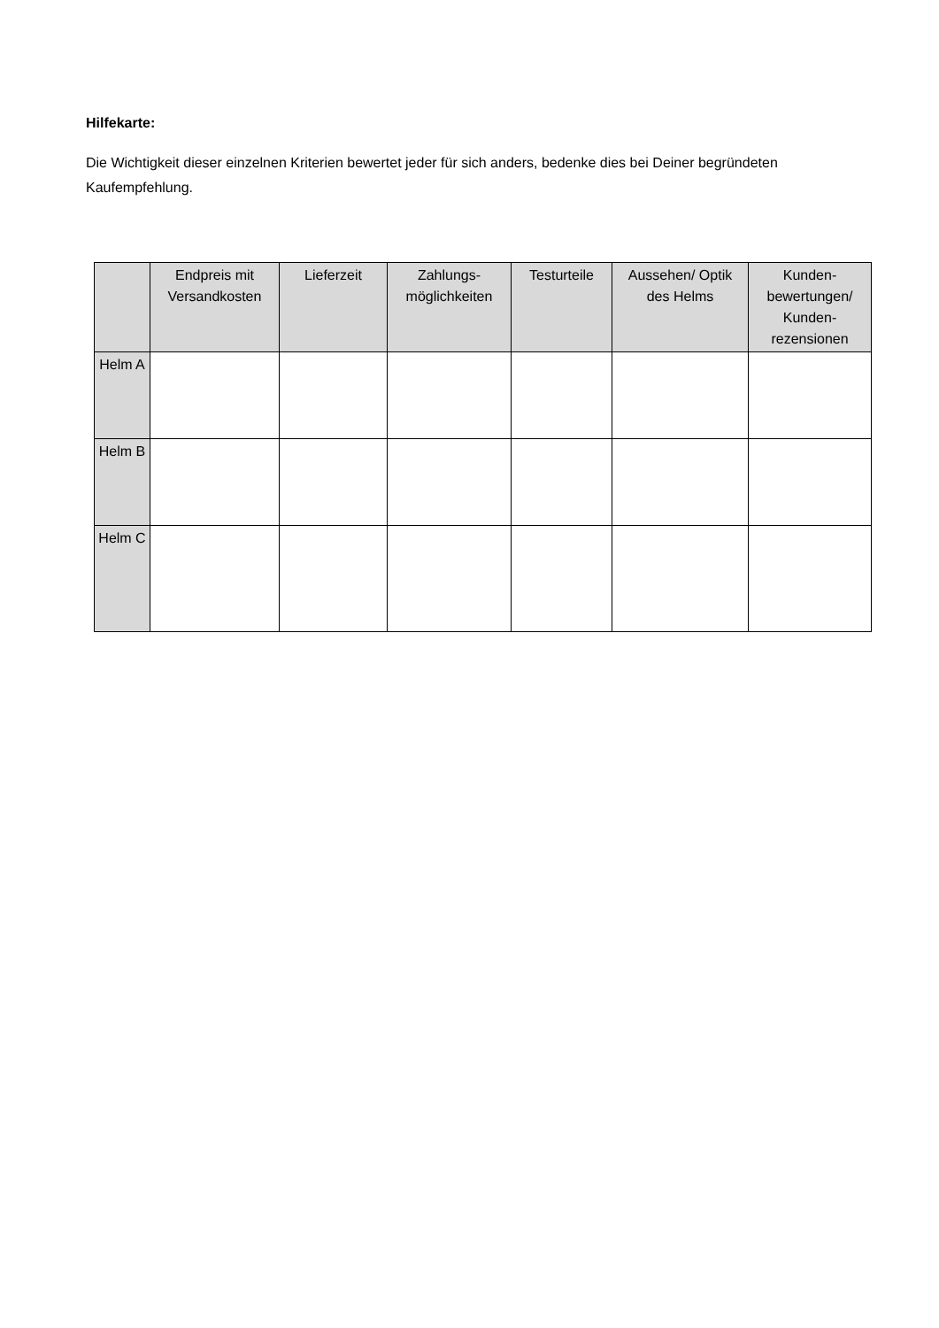Hilfekarte:
Die Wichtigkeit dieser einzelnen Kriterien bewertet jeder für sich anders, bedenke dies bei Deiner begründeten Kaufempfehlung.
| | Endpreis mit Versandkosten | Lieferzeit | Zahlungs-möglichkeiten | Testurteile | Aussehen/ Optik des Helms | Kunden-bewertungen/ Kunden-rezensionen |
| --- | --- | --- | --- | --- | --- | --- |
| Helm A | | | | | | |
| Helm B | | | | | | |
| Helm C | | | | | | |